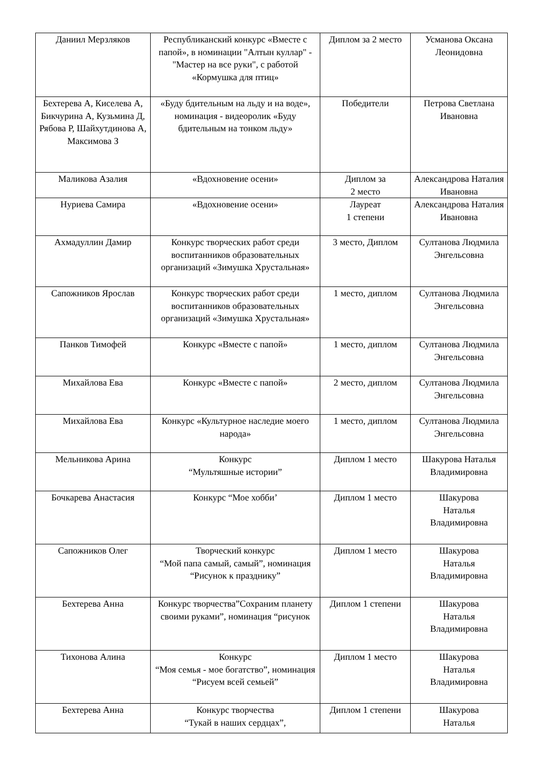| Даниил Мерзляков | Республиканский конкурс «Вместе с папой», в номинации "Алтын куллар" - "Мастер на все руки", с работой «Кормушка для птиц» | Диплом за 2 место | Усманова Оксана Леонидовна |
| Бехтерева А, Киселева А, Бикчурина А, Кузьмина Д, Рябова Р, Шайхутдинова А, Максимова З | «Буду бдительным на льду и на воде», номинация - видеоролик «Буду бдительным на тонком льду» | Победители | Петрова Светлана Ивановна |
| Маликова Азалия | «Вдохновение осени» | Диплом за 2 место | Александрова Наталия Ивановна |
| Нуриева Самира | «Вдохновение осени» | Лауреат 1 степени | Александрова Наталия Ивановна |
| Ахмадуллин Дамир | Конкурс творческих работ среди воспитанников образовательных организаций «Зимушка Хрустальная» | 3 место, Диплом | Султанова Людмила Энгельсовна |
| Сапожников Ярослав | Конкурс творческих работ среди воспитанников образовательных организаций «Зимушка Хрустальная» | 1 место, диплом | Султанова Людмила Энгельсовна |
| Панков Тимофей | Конкурс «Вместе с папой» | 1 место, диплом | Султанова Людмила Энгельсовна |
| Михайлова Ева | Конкурс «Вместе с папой» | 2 место, диплом | Султанова Людмила Энгельсовна |
| Михайлова Ева | Конкурс «Культурное наследие моего народа» | 1 место, диплом | Султанова Людмила Энгельсовна |
| Мельникова Арина | Конкурс “Мультяшные истории” | Диплом 1 место | Шакурова Наталья Владимировна |
| Бочкарева Анастасия | Конкурс “Мое хобби’ | Диплом 1 место | Шакурова Наталья Владимировна |
| Сапожников Олег | Творческий конкурс “Мой папа самый, самый”, номинация “Рисунок к празднику” | Диплом 1 место | Шакурова Наталья Владимировна |
| Бехтерева Анна | Конкурс творчества”Сохраним планету своими руками”, номинация “рисунок | Диплом 1 степени | Шакурова Наталья Владимировна |
| Тихонова Алина | Конкурс “Моя семья - мое богатство”, номинация “Рисуем всей семьей” | Диплом 1 место | Шакурова Наталья Владимировна |
| Бехтерева Анна | Конкурс творчества “Тукай в наших сердцах”, | Диплом 1 степени | Шакурова Наталья |